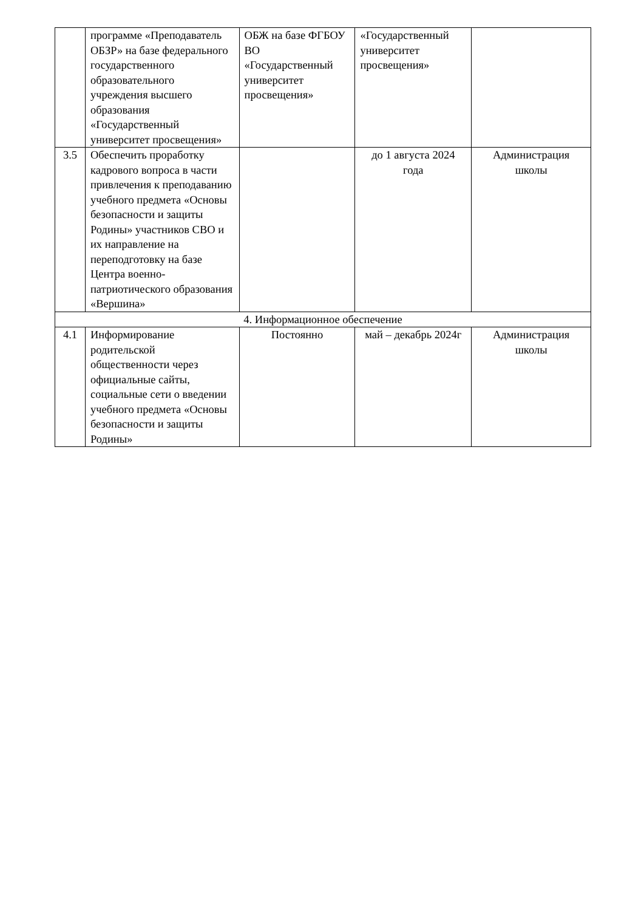| | программе «Преподаватель ОБЗР» на базе федерального государственного образовательного учреждения высшего образования «Государственный университет просвещения» | ОБЖ на базе ФГБОУ ВО «Государственный университет просвещения» | «Государственный университет просвещения» | |
| 3.5 | Обеспечить проработку кадрового вопроса в части привлечения к преподаванию учебного предмета «Основы безопасности и защиты Родины» участников СВО и их направление на переподготовку на базе Центра военно-патриотического образования «Вершина» | | до 1 августа 2024 года | Администрация школы |
| 4. Информационное обеспечение | | | | |
| 4.1 | Информирование родительской общественности через официальные сайты, социальные сети о введении учебного предмета «Основы безопасности и защиты Родины» | Постоянно | май – декабрь 2024г | Администрация школы |